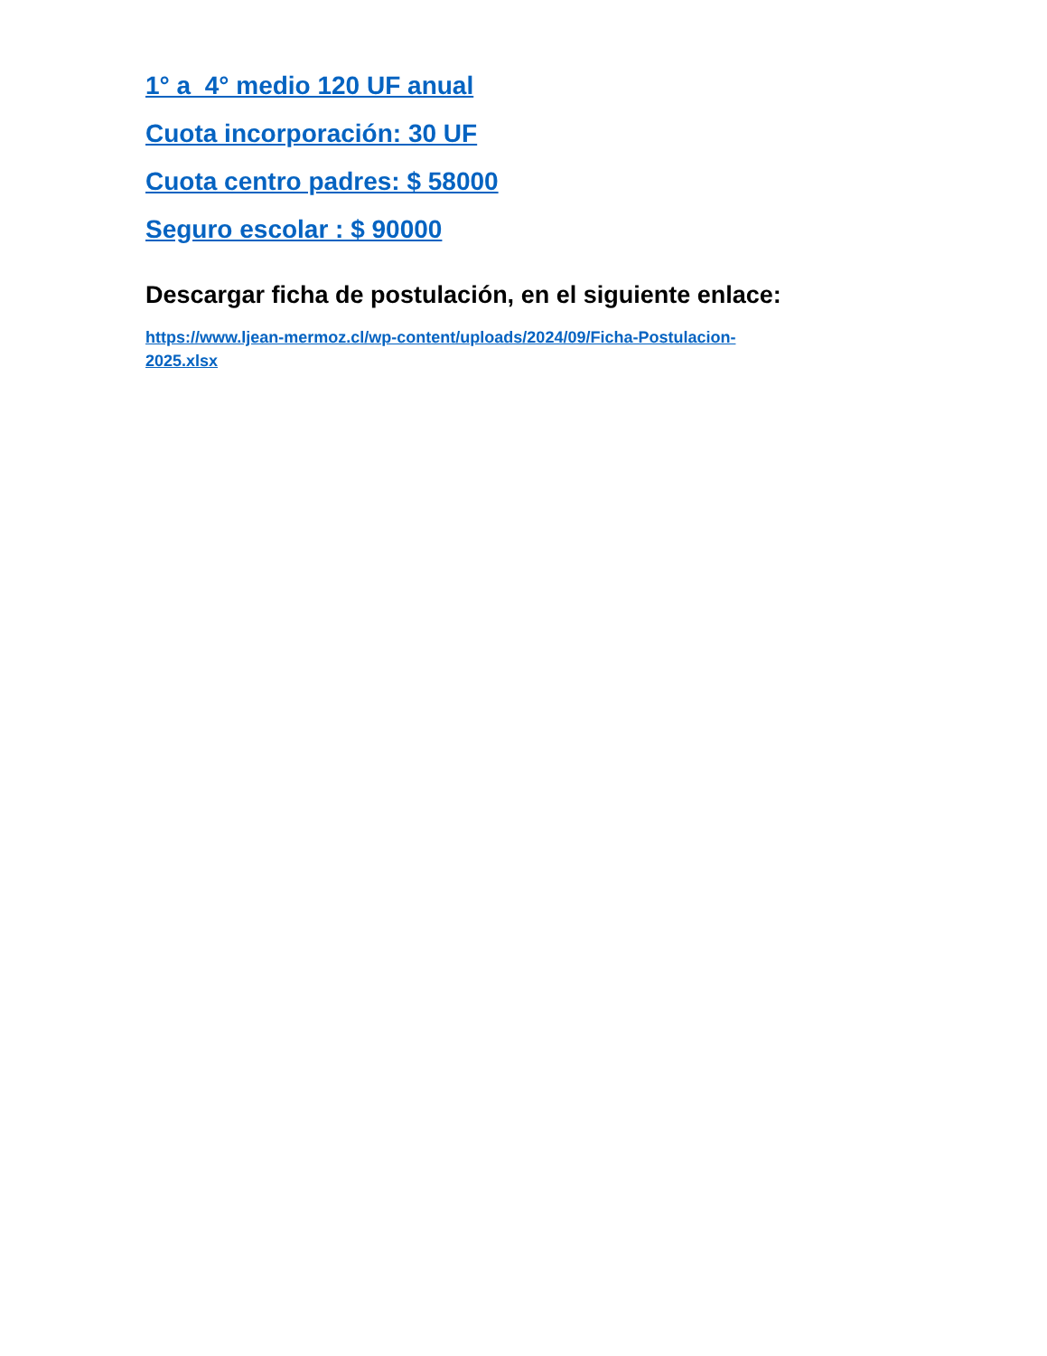1° a 4° medio 120 UF anual
Cuota incorporación: 30 UF
Cuota centro padres: $ 58000
Seguro escolar : $ 90000
Descargar ficha de postulación, en el siguiente enlace:
https://www.ljean-mermoz.cl/wp-content/uploads/2024/09/Ficha-Postulacion-
2025.xlsx